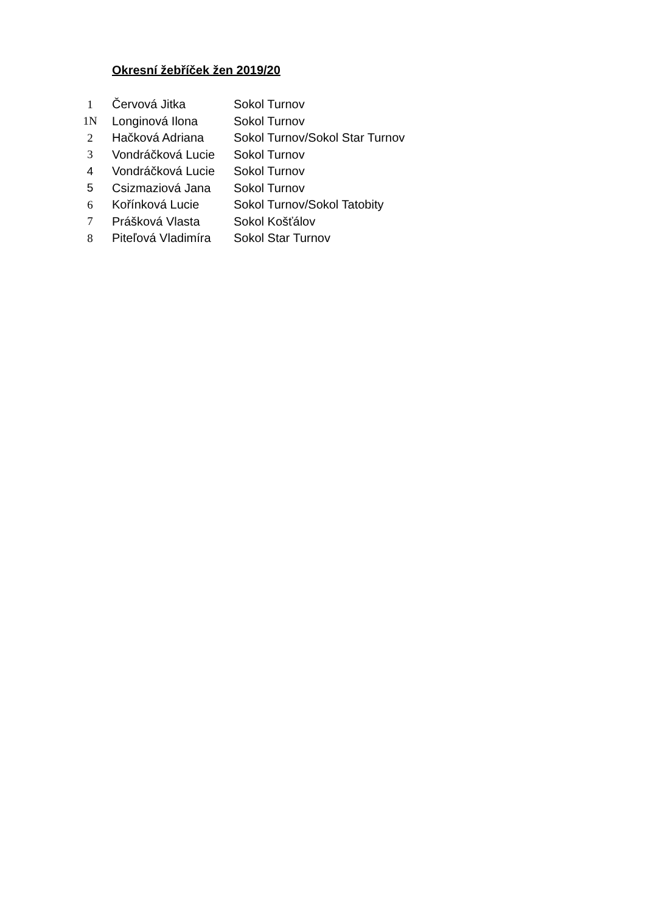Okresní žebříček žen 2019/20
| 1 | Červová Jitka | Sokol Turnov |
| 1N | Longinová Ilona | Sokol Turnov |
| 2 | Hačková Adriana | Sokol Turnov/Sokol Star Turnov |
| 3 | Vondráčková Lucie | Sokol Turnov |
| 4 | Vondráčková Lucie | Sokol Turnov |
| 5 | Csizmaziová Jana | Sokol Turnov |
| 6 | Kořínková Lucie | Sokol Turnov/Sokol Tatobity |
| 7 | Prášková Vlasta | Sokol Košťálov |
| 8 | Piteľová Vladimíra | Sokol Star Turnov |